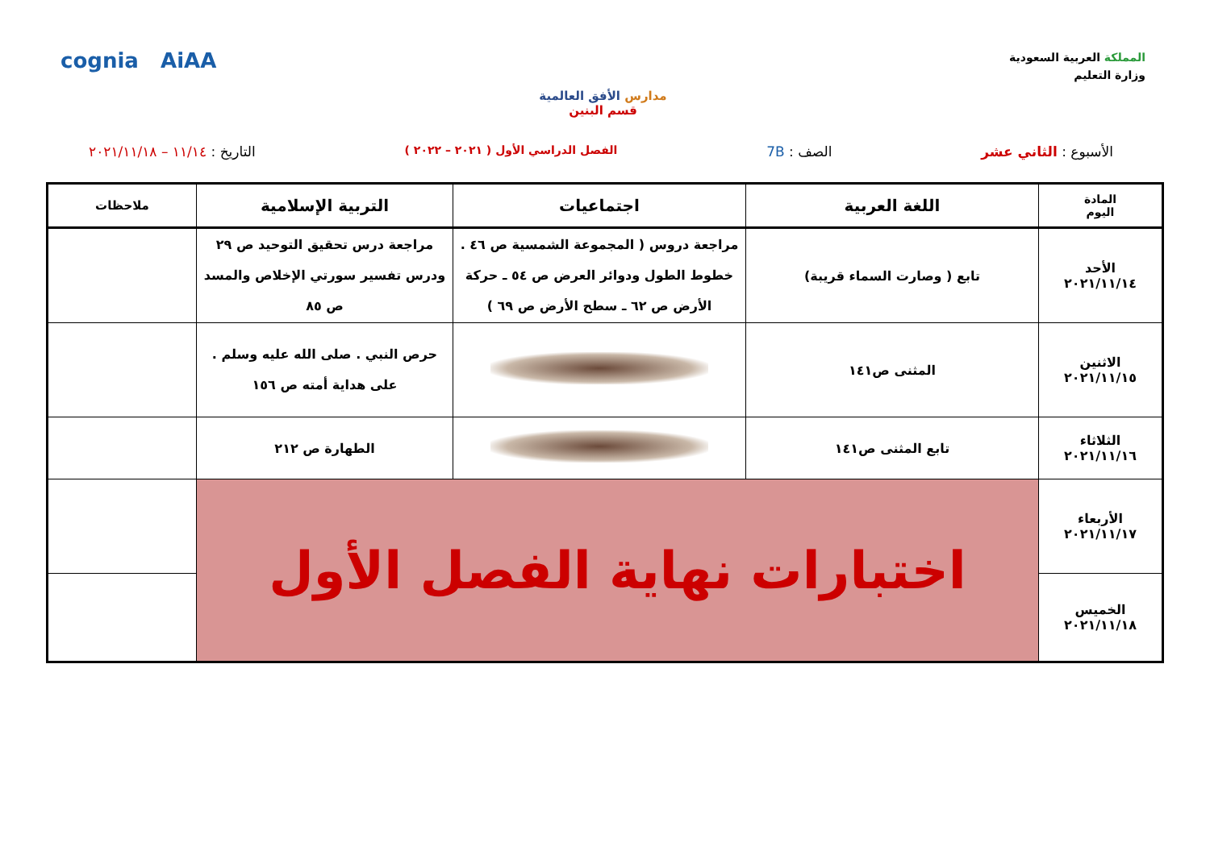المملكة العربية السعودية
وزارة التعليم
مدارس الأفق العالمية
قسم البنين
cognia AiAA
الأسبوع : الثاني عشر الصف : 7B
الفصل الدراسي الأول ( ٢٠٢١ – ٢٠٢٢ )
التاريخ : ١١/١٤ – ٢٠٢١/١١/١٨
| المادة اليوم | اللغة العربية | اجتماعيات | التربية الإسلامية | ملاحظات |
| --- | --- | --- | --- | --- |
| الأحد ٢٠٢١/١١/١٤ | تابع ( وصارت السماء قريبة) | مراجعة دروس ( المجموعة الشمسية ص ٤٦ . خطوط الطول ودوائر العرض ص ٥٤ ـ حركة الأرض ص ٦٢ ـ سطح الأرض ص ٦٩ ) | مراجعة درس تحقيق التوحيد ص ٢٩ ودرس تفسير سورتي الإخلاص والمسد ص ٨٥ | |
| الاثنين ٢٠٢١/١١/١٥ | المثنى ص١٤١ | | حرص النبي . صلى الله عليه وسلم . على هداية أمته ص ١٥٦ | |
| الثلاثاء ٢٠٢١/١١/١٦ | تابع المثنى ص١٤١ | | الطهارة ص ٢١٢ | |
| الأربعاء ٢٠٢١/١١/١٧ | اختبارات نهاية الفصل الأول | | | |
| الخميس ٢٠٢١/١١/١٨ | | | | |